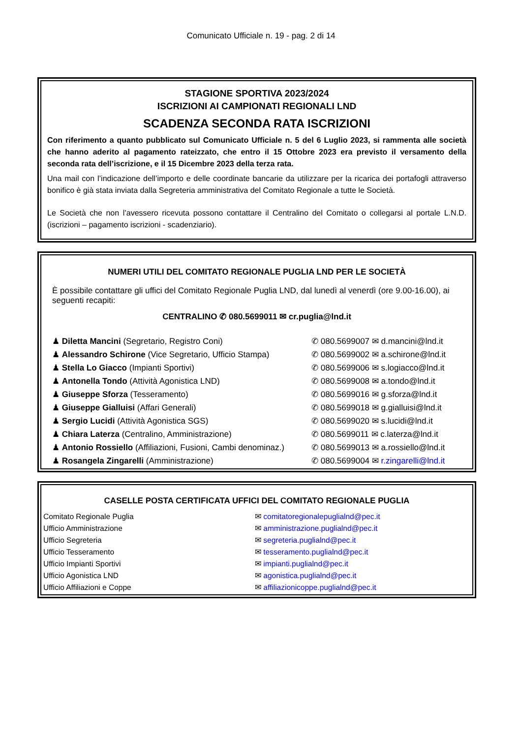Comunicato Ufficiale n. 19 - pag. 2 di 14
STAGIONE SPORTIVA 2023/2024
ISCRIZIONI AI CAMPIONATI REGIONALI LND
SCADENZA SECONDA RATA ISCRIZIONI
Con riferimento a quanto pubblicato sul Comunicato Ufficiale n. 5 del 6 Luglio 2023, si rammenta alle società che hanno aderito al pagamento rateizzato, che entro il 15 Ottobre 2023 era previsto il versamento della seconda rata dell’iscrizione, e il 15 Dicembre 2023 della terza rata.
Una mail con l’indicazione dell’importo e delle coordinate bancarie da utilizzare per la ricarica dei portafogli attraverso bonifico è già stata inviata dalla Segreteria amministrativa del Comitato Regionale a tutte le Società.
Le Società che non l’avessero ricevuta possono contattare il Centralino del Comitato o collegarsi al portale L.N.D. (iscrizioni – pagamento iscrizioni - scadenziario).
NUMERI UTILI DEL COMITATO REGIONALE PUGLIA LND PER LE SOCIETÀ
È possibile contattare gli uffici del Comitato Regionale Puglia LND, dal lunedì al venerdì (ore 9.00-16.00), ai seguenti recapiti:
CENTRALINO ✆ 080.5699011 ✉ cr.puglia@lnd.it
| ♟ Diletta Mancini (Segretario, Registro Coni) | ✆ 080.5699007 ✉ d.mancini@lnd.it |
| ♟ Alessandro Schirone (Vice Segretario, Ufficio Stampa) | ✆ 080.5699002 ✉ a.schirone@lnd.it |
| ♟ Stella Lo Giacco (Impianti Sportivi) | ✆ 080.5699006 ✉ s.logiacco@lnd.it |
| ♟ Antonella Tondo (Attività Agonistica LND) | ✆ 080.5699008 ✉ a.tondo@lnd.it |
| ♟ Giuseppe Sforza (Tesseramento) | ✆ 080.5699016 ✉ g.sforza@lnd.it |
| ♟ Giuseppe Gialluisi (Affari Generali) | ✆ 080.5699018 ✉ g.gialluisi@lnd.it |
| ♟ Sergio Lucidi (Attività Agonistica SGS) | ✆ 080.5699020 ✉ s.lucidi@lnd.it |
| ♟ Chiara Laterza (Centralino, Amministrazione) | ✆ 080.5699011 ✉ c.laterza@lnd.it |
| ♟ Antonio Rossiello (Affiliazioni, Fusioni, Cambi denominaz.) | ✆ 080.5699013 ✉ a.rossiello@lnd.it |
| ♟ Rosangela Zingarelli (Amministrazione) | ✆ 080.5699004 ✉ r.zingarelli@lnd.it |
CASELLE POSTA CERTIFICATA UFFICI DEL COMITATO REGIONALE PUGLIA
| Comitato Regionale Puglia | ✉ comitatoregionalepuglialnd@pec.it |
| Ufficio Amministrazione | ✉ amministrazione.puglialnd@pec.it |
| Ufficio Segreteria | ✉ segreteria.puglialnd@pec.it |
| Ufficio Tesseramento | ✉ tesseramento.puglialnd@pec.it |
| Ufficio Impianti Sportivi | ✉ impianti.puglialnd@pec.it |
| Ufficio Agonistica LND | ✉ agonistica.puglialnd@pec.it |
| Ufficio Affiliazioni e Coppe | ✉ affiliazionicoppe.puglialnd@pec.it |